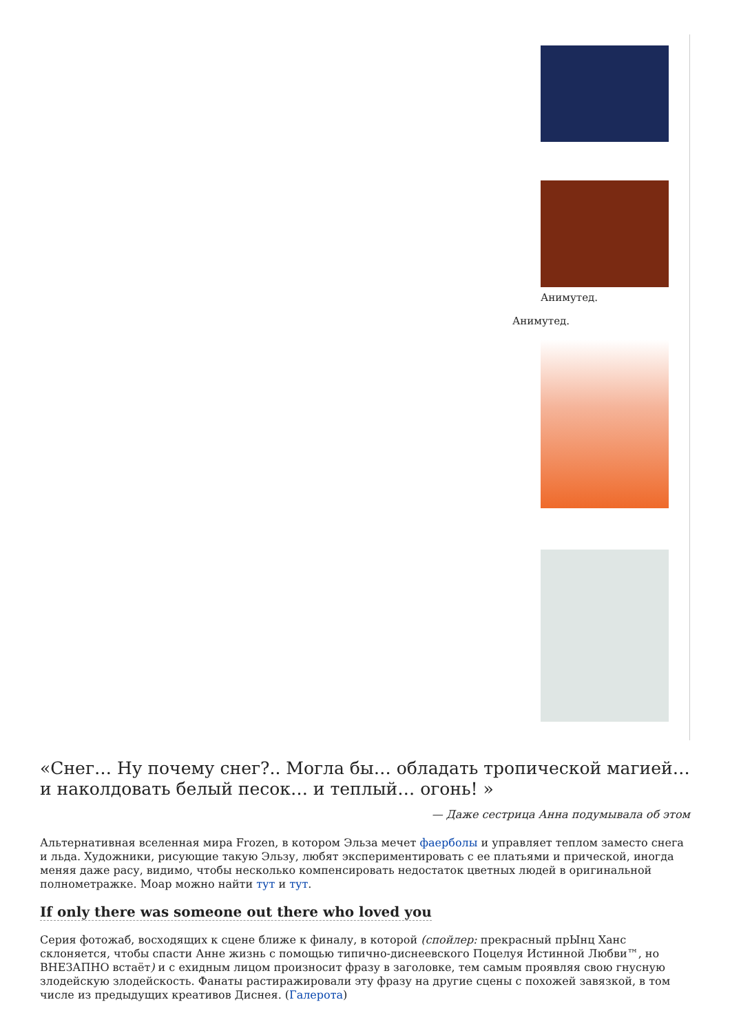Анимутед.
Анимутед.
«Снег… Ну почему снег?.. Могла бы… обладать тропической магией… и наколдовать белый песок… и теплый… огонь! »
— Даже сестрица Анна подумывала об этом
Альтернативная вселенная мира Frozen, в котором Эльза мечет фаерболы и управляет теплом заместо снега и льда. Художники, рисующие такую Эльзу, любят экспериментировать с ее платьями и прической, иногда меняя даже расу, видимо, чтобы несколько компенсировать недостаток цветных людей в оригинальной полнометражке. Моар можно найти тут и тут.
If only there was someone out there who loved you
Серия фотожаб, восходящих к сцене ближе к финалу, в которой (спойлер: прекрасный прЫнц Ханс склоняется, чтобы спасти Анне жизнь с помощью типично-диснеевского Поцелуя Истинной Любви™, но ВНЕЗАПНО встаёт) и с ехидным лицом произносит фразу в заголовке, тем самым проявляя свою гнусную злодейскую злодейскость. Фанаты растиражировали эту фразу на другие сцены с похожей завязкой, в том числе из предыдущих креативов Диснея. (Галерота)